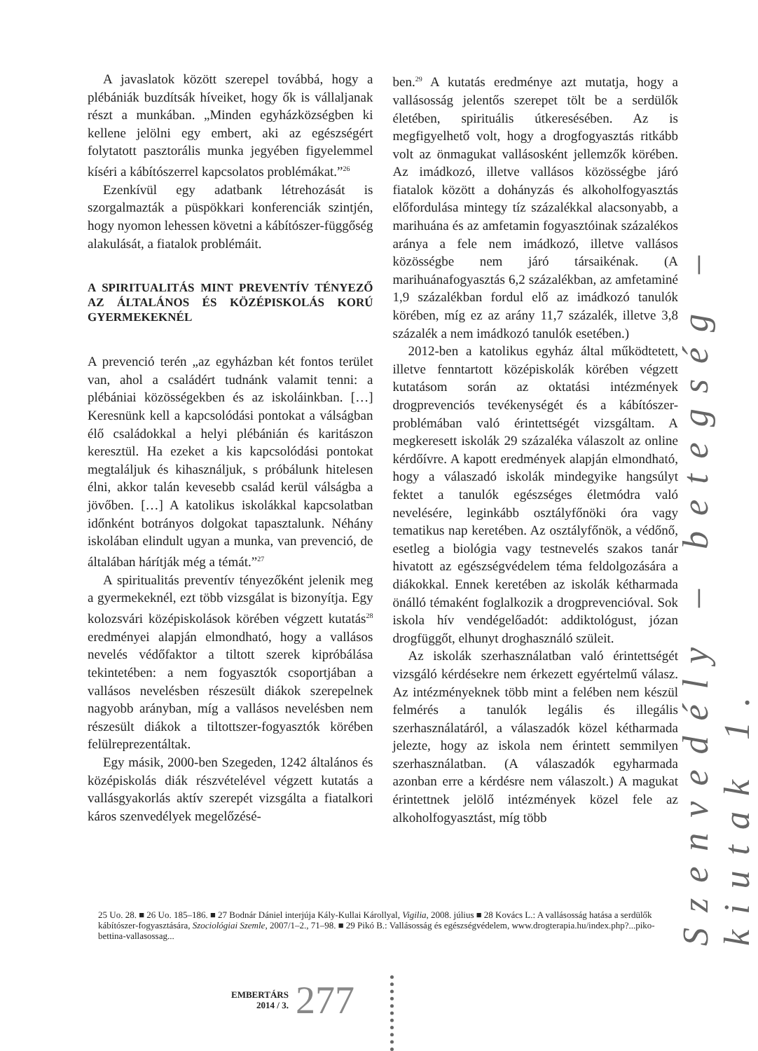A javaslatok között szerepel továbbá, hogy a plébániák buzdítsák híveiket, hogy ők is vállaljanak részt a munkában. „Minden egyházközségben ki kellene jelölni egy embert, aki az egészségért folytatott pasztorális munka jegyében figyelemmel kíséri a kábítószerrel kapcsolatos problémákat.”<sup>26</sup>
Ezenkívül egy adatbank létrehozását is szorgalmazták a püspökkari konferenciák szintjén, hogy nyomon lehessen követni a kábítószer-függőség alakulását, a fiatalok problémáit.
A SPIRITUALITÁS MINT PREVENTÍV TÉNYEZŐ AZ ÁLTALÁNOS ÉS KÖZÉPISKOLÁS KORÚ GYERMEKEKNÉL
A prevenció terén „az egyházban két fontos terület van, ahol a családért tudnánk valamit tenni: a plébániai közösségekben és az iskoláinkban. […] Keresnünk kell a kapcsolódási pontokat a válságban élő családokkal a helyi plébánián és karitászon keresztül. Ha ezeket a kis kapcsolódási pontokat megtaláljuk és kihasználjuk, s próbálunk hitelesen élni, akkor talán kevesebb család kerül válságba a jövőben. […] A katolikus iskolákkal kapcsolatban időnként botrányos dolgokat tapasztalunk. Néhány iskolában elindult ugyan a munka, van prevenció, de általában hárítják még a témát.”<sup>27</sup>
A spiritualitás preventív tényezőként jelenik meg a gyermekeknél, ezt több vizsgálat is bizonyítja. Egy kolozsvári középiskolások körében végzett kutatás<sup>28</sup> eredményei alapján elmondható, hogy a vallásos nevelés védőfaktor a tiltott szerek kipróbálása tekintetében: a nem fogyasztók csoportjában a vallásos nevelésben részesült diákok szerepelnek nagyobb arányban, míg a vallásos nevelésben nem részesült diákok a tiltottszer-fogyasztók körében felülreprezentáltak.
Egy másik, 2000-ben Szegeden, 1242 általános és középiskolás diák részvételével végzett kutatás a vallásgyakorlás aktív szerepét vizsgálta a fiatalkori káros szenvedélyek megelőzésé-
ben.<sup>29</sup> A kutatás eredménye azt mutatja, hogy a vallásosság jelentős szerepet tölt be a serdülők életében, spirituális útkeresésében. Az is megfigyelhető volt, hogy a drogfogyasztás ritkább volt az önmagukat vallásosként jellemzők körében. Az imádkozó, illetve vallásos közösségbe járó fiatalok között a dohányzás és alkoholfogyasztás előfordulása mintegy tíz százalékkal alacsonyabb, a marihuána és az amfetamin fogyasztóinak százalékos aránya a fele nem imádkozó, illetve vallásos közösségbe nem járó társaikénak. (A marihuánafogyasztás 6,2 százalékban, az amfetaminé 1,9 százalékban fordul elő az imádkozó tanulók körében, míg ez az arány 11,7 százalék, illetve 3,8 százalék a nem imádkozó tanulók esetében.)
2012-ben a katolikus egyház által működtetett, illetve fenntartott középiskolák körében végzett kutatásom során az oktatási intézmények drogprevenciós tevékenységét és a kábítószer-problémában való érintettségét vizsgáltam. A megkeresett iskolák 29 százaléka válaszolt az online kérdőívre. A kapott eredmények alapján elmondható, hogy a válaszadó iskolák mindegyike hangsúlyt fektet a tanulók egészséges életmódra való nevelésére, leginkább osztályfőnöki óra vagy tematikus nap keretében. Az osztályfőnök, a védőnő, esetleg a biológia vagy testnevelés szakos tanár hivatott az egészségvédelem téma feldolgozására a diákokkal. Ennek keretében az iskolák kétharmada önálló témaként foglalkozik a drogprevencióval. Sok iskola hív vendégelőadót: addiktológust, józan drogfüggőt, elhunyt droghasználó szüleit.
Az iskolák szerhasználatban való érintettségét vizsgáló kérdésekre nem érkezett egyértelmű válasz. Az intézményeknek több mint a felében nem készül felmérés a tanulók legális és illegális szerhasználatáról, a válaszadók közel kétharmada jelezte, hogy az iskola nem érintett semmilyen szerhasználatban. (A válaszadók egyharmada azonban erre a kérdésre nem válaszolt.) A magukat érintettnek jelölő intézmények közel fele az alkoholfogyasztást, míg több
Szenvedély – betegség – kiutak 1.
25 Uo. 28. ■ 26 Uo. 185–186. ■ 27 Bodnár Dániel interjúja Kály-Kullai Károllyal, Vigilia, 2008. július ■ 28 Kovács L.: A vallásosság hatása a serdülők kábítószer-fogyasztására, Szociológiai Szemle, 2007/1–2., 71–98. ■ 29 Pikó B.: Vallásosság és egészségvédelem, www.drogterapia.hu/index.php?...piko-bettina-vallasossag...
EMBERTÁRS
2014 / 3.
277